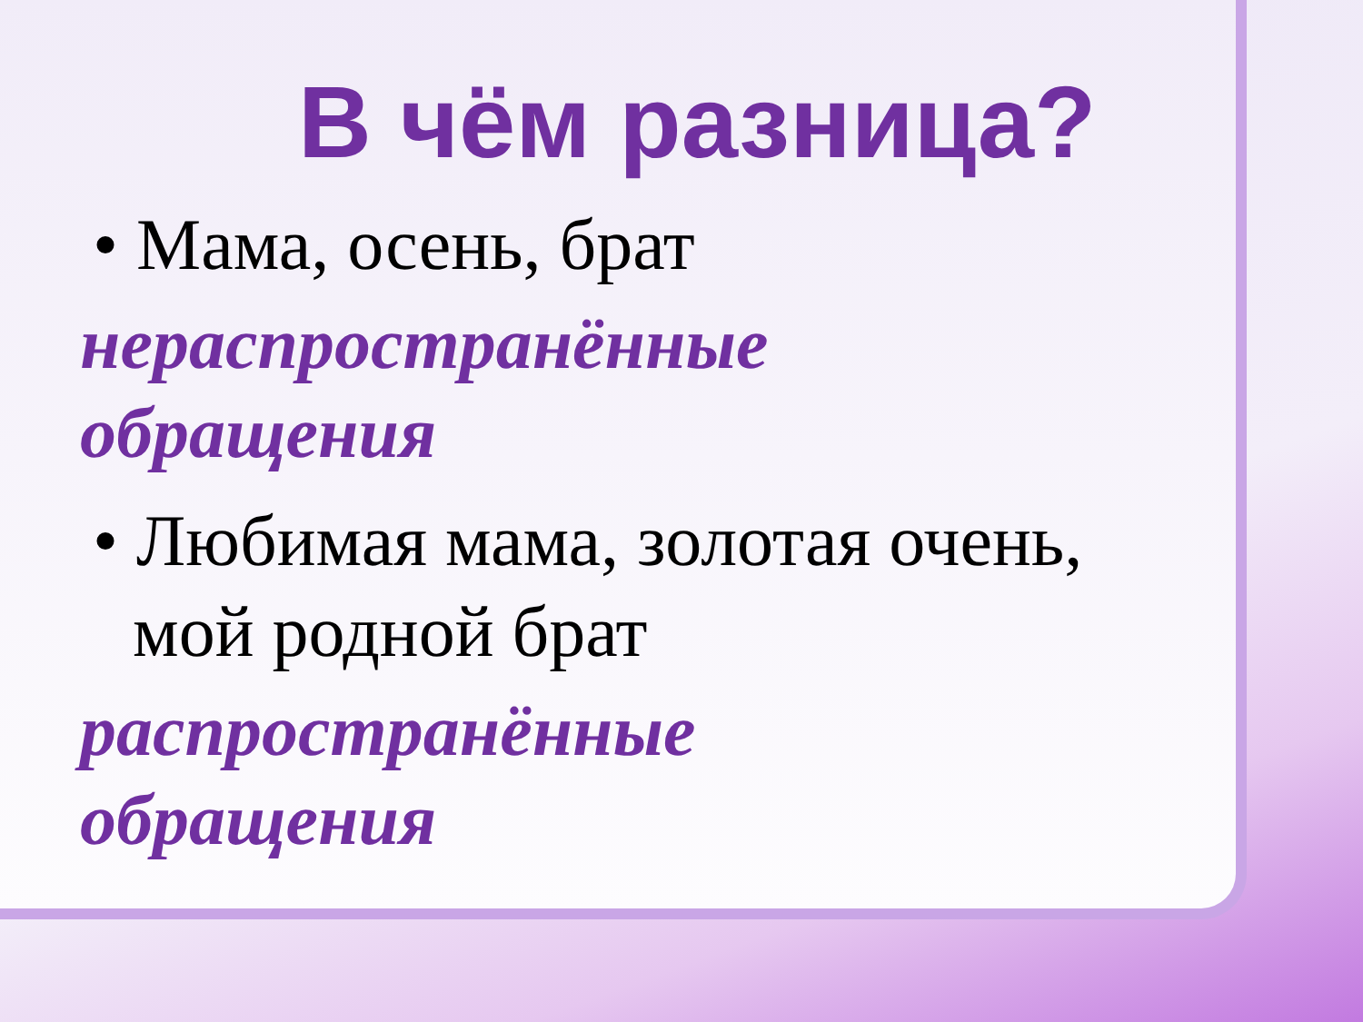В чём разница?
• Мама, осень, брат
нераспространённые
обращения
• Любимая мама, золотая очень,
мой родной брат
распространённые
обращения